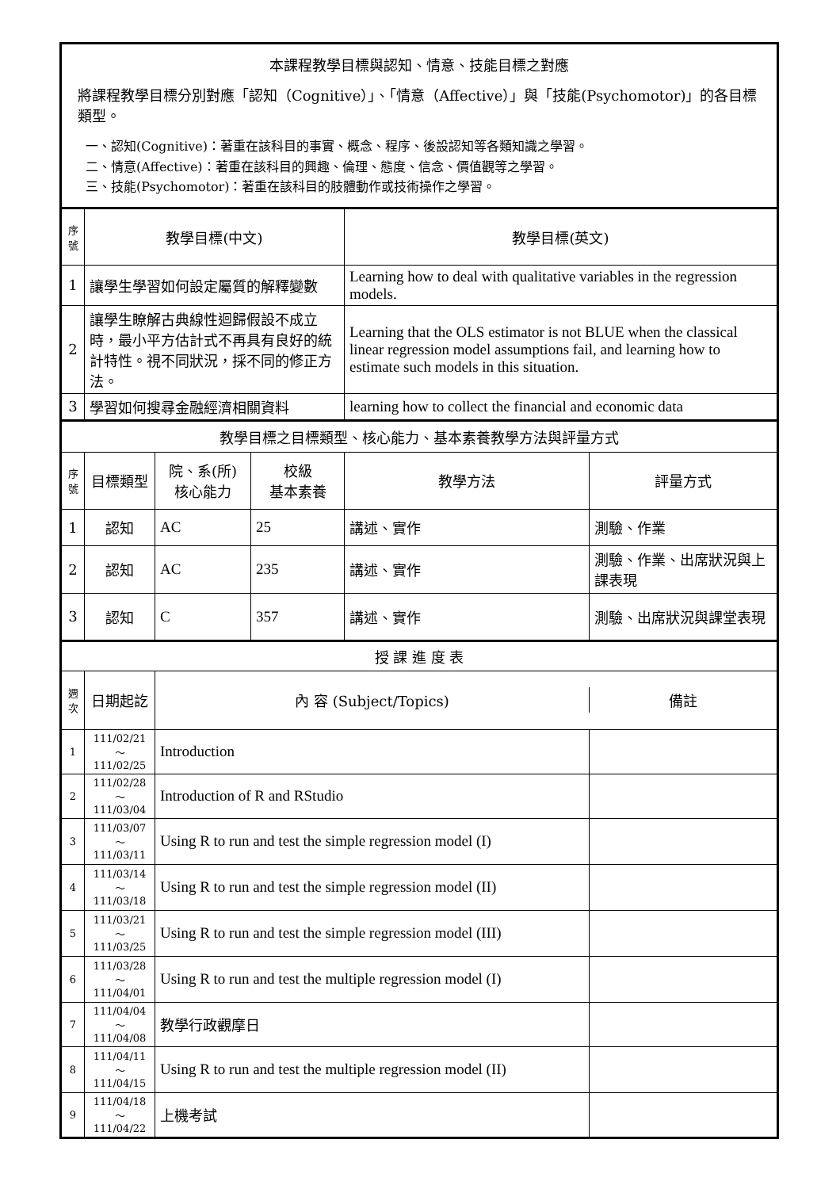| 本課程教學目標與認知、情意、技能目標之對應 將課程教學目標分別對應「認知（Cognitive）」、「情意（Affective）」與「技能(Psychomotor)」的各目標類型。 一、認知(Cognitive)：著重在該科目的事實、概念、程序、後設認知等各類知識之學習。 二、情意(Affective)：著重在該科目的興趣、倫理、態度、信念、價值觀等之學習。 三、技能(Psychomotor)：著重在該科目的肢體動作或技術操作之學習。 | | | | | |
| 序號 | 教學目標(中文) | | | 教學目標(英文) | |
| 1 | 讓學生學習如何設定屬質的解釋變數 | | | Learning how to deal with qualitative variables in the regression models. | |
| 2 | 讓學生瞭解古典線性迴歸假設不成立時，最小平方估計式不再具有良好的統計特性。視不同狀況，採不同的修正方法。 | | | Learning that the OLS estimator is not BLUE when the classical linear regression model assumptions fail, and learning how to estimate such models in this situation. | |
| 3 | 學習如何搜尋金融經濟相關資料 | | | learning how to collect the financial and economic data | |
| 教學目標之目標類型、核心能力、基本素養教學方法與評量方式 | | | | | |
| 序號 | 目標類型 | 院、系(所) 核心能力 | 校級 基本素養 | 教學方法 | 評量方式 |
| 1 | 認知 | AC | 25 | 講述、實作 | 測驗、作業 |
| 2 | 認知 | AC | 235 | 講述、實作 | 測驗、作業、出席狀況與上課表現 |
| 3 | 認知 | C | 357 | 講述、實作 | 測驗、出席狀況與課堂表現 |
| 授 課 進 度 表 | | | | | |
| 週次 | 日期起訖 | / 內 容 (Subject/Topics) / 備註 / | | | |
| 1 | 111/02/21～ 111/02/25 | Introduction | | | |
| 2 | 111/02/28～ 111/03/04 | Introduction of R and RStudio | | | |
| 3 | 111/03/07～ 111/03/11 | Using R to run and test the simple regression model (I) | | | |
| 4 | 111/03/14～ 111/03/18 | Using R to run and test the simple regression model (II) | | | |
| 5 | 111/03/21～ 111/03/25 | Using R to run and test the simple regression model (III) | | | |
| 6 | 111/03/28～ 111/04/01 | Using R to run and test the multiple regression model (I) | | | |
| 7 | 111/04/04～ 111/04/08 | 教學行政觀摩日 | | | |
| 8 | 111/04/11～ 111/04/15 | Using R to run and test the multiple regression model (II) | | | |
| 9 | 111/04/18～ 111/04/22 | 上機考試 | | | |